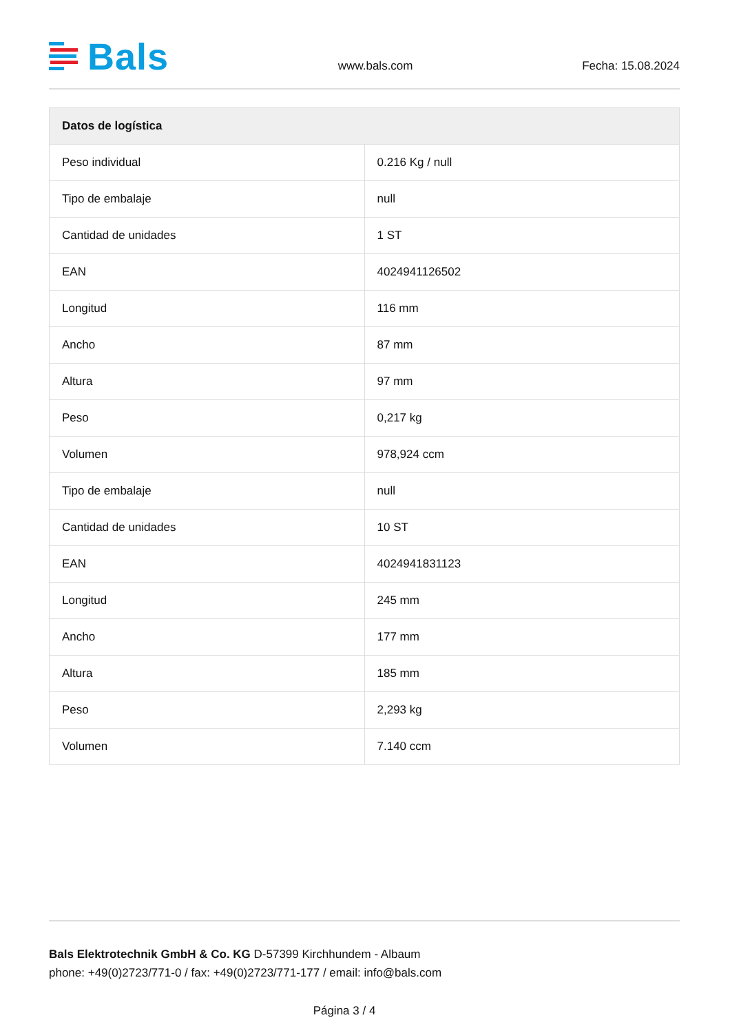Bals
www.bals.com Fecha: 15.08.2024
| Datos de logística | |
| --- | --- |
| Peso individual | 0.216 Kg / null |
| Tipo de embalaje | null |
| Cantidad de unidades | 1 ST |
| EAN | 4024941126502 |
| Longitud | 116 mm |
| Ancho | 87 mm |
| Altura | 97 mm |
| Peso | 0,217 kg |
| Volumen | 978,924 ccm |
| Tipo de embalaje | null |
| Cantidad de unidades | 10 ST |
| EAN | 4024941831123 |
| Longitud | 245 mm |
| Ancho | 177 mm |
| Altura | 185 mm |
| Peso | 2,293 kg |
| Volumen | 7.140 ccm |
Bals Elektrotechnik GmbH & Co. KG D-57399 Kirchhundem - Albaum
phone: +49(0)2723/771-0 / fax: +49(0)2723/771-177 / email: info@bals.com
Página 3 / 4